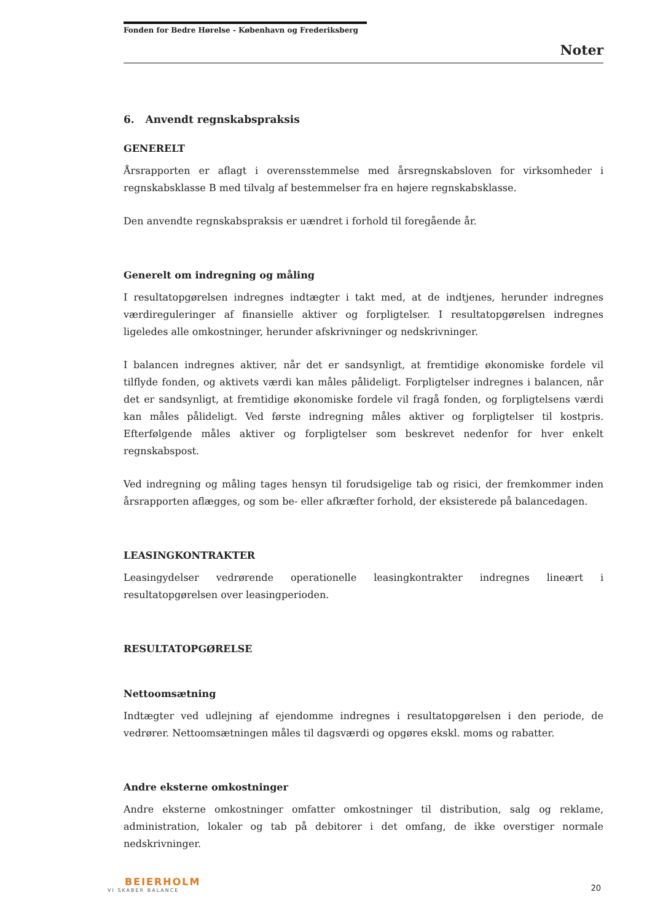Fonden for Bedre Hørelse - København og Frederiksberg
Noter
6. Anvendt regnskabspraksis
GENERELT
Årsrapporten er aflagt i overensstemmelse med årsregnskabsloven for virksomheder i regnskabsklasse B med tilvalg af bestemmelser fra en højere regnskabsklasse.
Den anvendte regnskabspraksis er uændret i forhold til foregående år.
Generelt om indregning og måling
I resultatopgørelsen indregnes indtægter i takt med, at de indtjenes, herunder indregnes værdireguleringer af finansielle aktiver og forpligtelser. I resultatopgørelsen indregnes ligeledes alle omkostninger, herunder afskrivninger og nedskrivninger.
I balancen indregnes aktiver, når det er sandsynligt, at fremtidige økonomiske fordele vil tilflyde fonden, og aktivets værdi kan måles pålideligt. Forpligtelser indregnes i balancen, når det er sandsynligt, at fremtidige økonomiske fordele vil fragå fonden, og forpligtelsens værdi kan måles pålideligt. Ved første indregning måles aktiver og forpligtelser til kostpris. Efterfølgende måles aktiver og forpligtelser som beskrevet nedenfor for hver enkelt regnskabspost.
Ved indregning og måling tages hensyn til forudsigelige tab og risici, der fremkommer inden årsrapporten aflægges, og som be- eller afkræfter forhold, der eksisterede på balancedagen.
LEASINGKONTRAKTER
Leasingydelser vedrørende operationelle leasingkontrakter indregnes lineært i resultatopgørelsen over leasingperioden.
RESULTATOPGØRELSE
Nettoomsætning
Indtægter ved udlejning af ejendomme indregnes i resultatopgørelsen i den periode, de vedrører. Nettoomsætningen måles til dagsværdi og opgøres ekskl. moms og rabatter.
Andre eksterne omkostninger
Andre eksterne omkostninger omfatter omkostninger til distribution, salg og reklame, administration, lokaler og tab på debitorer i det omfang, de ikke overstiger normale nedskrivninger.
BEIERHOLM
VI SKABER BALANCE
20